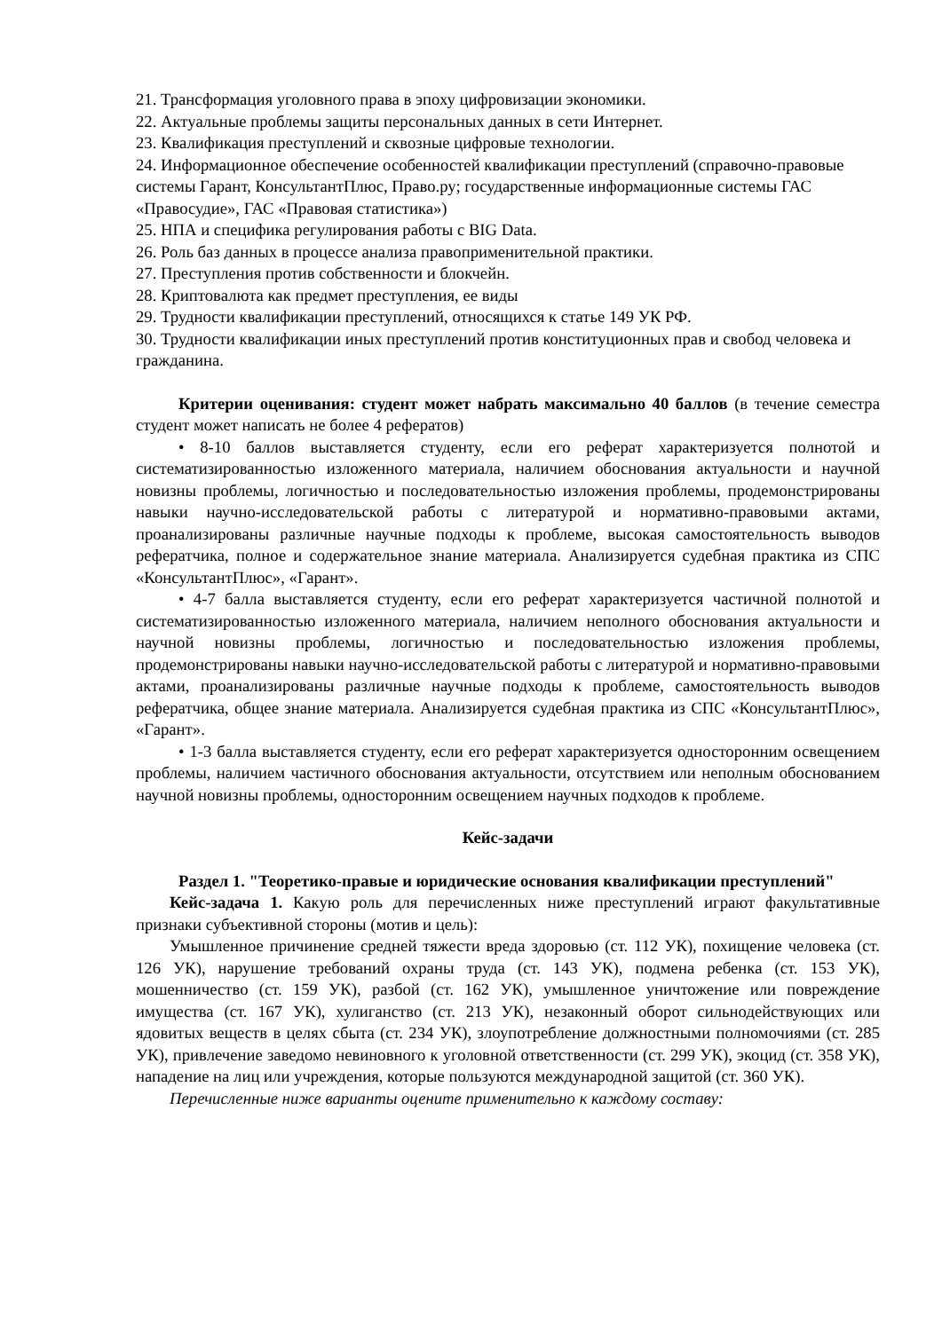21. Трансформация уголовного права в эпоху цифровизации экономики.
22. Актуальные проблемы защиты персональных данных в сети Интернет.
23. Квалификация преступлений и сквозные цифровые технологии.
24. Информационное обеспечение особенностей квалификации преступлений (справочно-правовые системы Гарант, КонсультантПлюс, Право.ру; государственные информационные системы ГАС «Правосудие», ГАС «Правовая статистика»)
25. НПА и специфика регулирования работы с BIG Data.
26. Роль баз данных в процессе анализа правоприменительной практики.
27. Преступления против собственности и блокчейн.
28. Криптовалюта как предмет преступления, ее виды
29. Трудности квалификации преступлений, относящихся к статье 149 УК РФ.
30. Трудности квалификации иных преступлений против конституционных прав и свобод человека и гражданина.
Критерии оценивания: студент может набрать максимально 40 баллов (в течение семестра студент может написать не более 4 рефератов)
• 8-10 баллов выставляется студенту, если его реферат характеризуется полнотой и систематизированностью изложенного материала, наличием обоснования актуальности и научной новизны проблемы, логичностью и последовательностью изложения проблемы, продемонстрированы навыки научно-исследовательской работы с литературой и нормативно-правовыми актами, проанализированы различные научные подходы к проблеме, высокая самостоятельность выводов рефератчика, полное и содержательное знание материала. Анализируется судебная практика из СПС «КонсультантПлюс», «Гарант».
• 4-7 балла выставляется студенту, если его реферат характеризуется частичной полнотой и систематизированностью изложенного материала, наличием неполного обоснования актуальности и научной новизны проблемы, логичностью и последовательностью изложения проблемы, продемонстрированы навыки научно-исследовательской работы с литературой и нормативно-правовыми актами, проанализированы различные научные подходы к проблеме, самостоятельность выводов рефератчика, общее знание материала. Анализируется судебная практика из СПС «КонсультантПлюс», «Гарант».
• 1-3 балла выставляется студенту, если его реферат характеризуется односторонним освещением проблемы, наличием частичного обоснования актуальности, отсутствием или неполным обоснованием научной новизны проблемы, односторонним освещением научных подходов к проблеме.
Кейс-задачи
Раздел 1. "Теоретико-правые и юридические основания квалификации преступлений"
Кейс-задача 1. Какую роль для перечисленных ниже преступлений играют факультативные признаки субъективной стороны (мотив и цель):
Умышленное причинение средней тяжести вреда здоровью (ст. 112 УК), похищение человека (ст. 126 УК), нарушение требований охраны труда (ст. 143 УК), подмена ребенка (ст. 153 УК), мошенничество (ст. 159 УК), разбой (ст. 162 УК), умышленное уничтожение или повреждение имущества (ст. 167 УК), хулиганство (ст. 213 УК), незаконный оборот сильнодействующих или ядовитых веществ в целях сбыта (ст. 234 УК), злоупотребление должностными полномочиями (ст. 285 УК), привлечение заведомо невиновного к уголовной ответственности (ст. 299 УК), экоцид (ст. 358 УК), нападение на лиц или учреждения, которые пользуются международной защитой (ст. 360 УК).
Перечисленные ниже варианты оцените применительно к каждому составу: